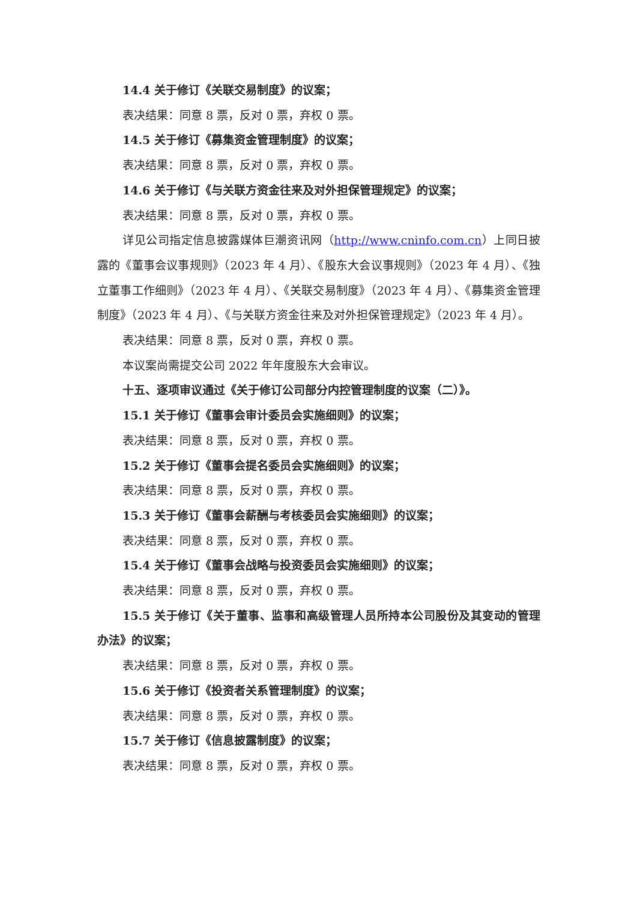14.4 关于修订《关联交易制度》的议案；
表决结果：同意 8 票，反对 0 票，弃权 0 票。
14.5 关于修订《募集资金管理制度》的议案；
表决结果：同意 8 票，反对 0 票，弃权 0 票。
14.6 关于修订《与关联方资金往来及对外担保管理规定》的议案；
表决结果：同意 8 票，反对 0 票，弃权 0 票。
详见公司指定信息披露媒体巨潮资讯网（http://www.cninfo.com.cn）上同日披露的《董事会议事规则》（2023 年 4 月）、《股东大会议事规则》（2023 年 4 月）、《独立董事工作细则》（2023 年 4 月）、《关联交易制度》（2023 年 4 月）、《募集资金管理制度》（2023 年 4 月）、《与关联方资金往来及对外担保管理规定》（2023 年 4 月）。
表决结果：同意 8 票，反对 0 票，弃权 0 票。
本议案尚需提交公司 2022 年年度股东大会审议。
十五、逐项审议通过《关于修订公司部分内控管理制度的议案（二）》。
15.1 关于修订《董事会审计委员会实施细则》的议案；
表决结果：同意 8 票，反对 0 票，弃权 0 票。
15.2 关于修订《董事会提名委员会实施细则》的议案；
表决结果：同意 8 票，反对 0 票，弃权 0 票。
15.3 关于修订《董事会薪酬与考核委员会实施细则》的议案；
表决结果：同意 8 票，反对 0 票，弃权 0 票。
15.4 关于修订《董事会战略与投资委员会实施细则》的议案；
表决结果：同意 8 票，反对 0 票，弃权 0 票。
15.5 关于修订《关于董事、监事和高级管理人员所持本公司股份及其变动的管理办法》的议案；
表决结果：同意 8 票，反对 0 票，弃权 0 票。
15.6 关于修订《投资者关系管理制度》的议案；
表决结果：同意 8 票，反对 0 票，弃权 0 票。
15.7 关于修订《信息披露制度》的议案；
表决结果：同意 8 票，反对 0 票，弃权 0 票。